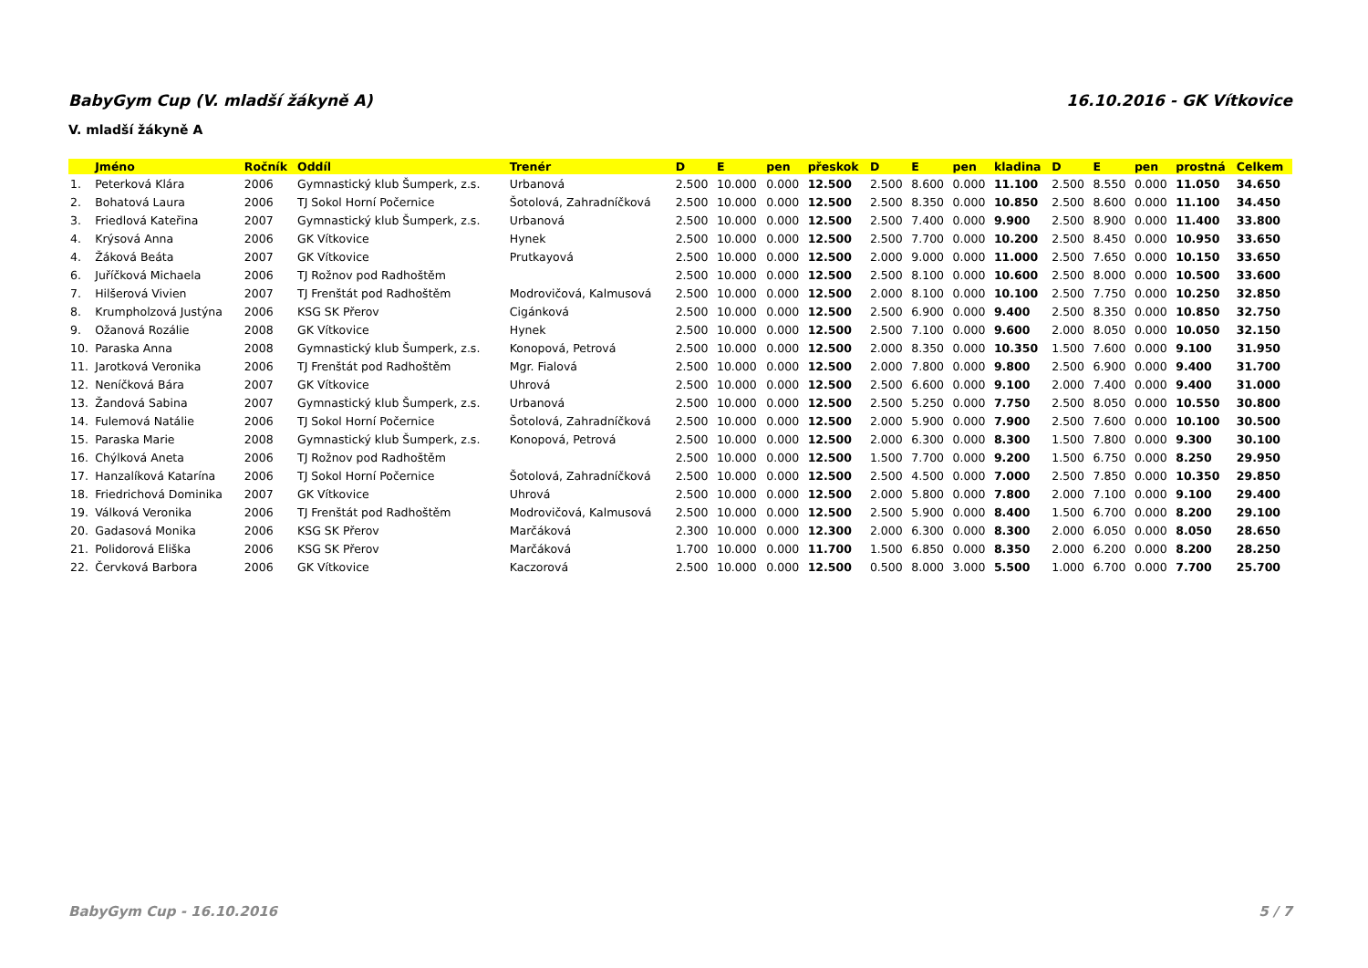BabyGym Cup (V. mladší žákyně A) 16.10.2016 - GK Vítkovice
V. mladší žákyně A
| | Jméno | Ročník | Oddíl | Trenér | D | E | pen | přeskok | D | E | pen | kladina | D | E | pen | prostná | Celkem |
| --- | --- | --- | --- | --- | --- | --- | --- | --- | --- | --- | --- | --- | --- | --- | --- | --- | --- |
| 1. | Peterková Klára | 2006 | Gymnastický klub Šumperk, z.s. | Urbanová | 2.500 | 10.000 | 0.000 | 12.500 | 2.500 | 8.600 | 0.000 | 11.100 | 2.500 | 8.550 | 0.000 | 11.050 | 34.650 |
| 2. | Bohatová Laura | 2006 | TJ Sokol Horní Počernice | Šotolová, Zahradníčková | 2.500 | 10.000 | 0.000 | 12.500 | 2.500 | 8.350 | 0.000 | 10.850 | 2.500 | 8.600 | 0.000 | 11.100 | 34.450 |
| 3. | Friedlová Kateřina | 2007 | Gymnastický klub Šumperk, z.s. | Urbanová | 2.500 | 10.000 | 0.000 | 12.500 | 2.500 | 7.400 | 0.000 | 9.900 | 2.500 | 8.900 | 0.000 | 11.400 | 33.800 |
| 4. | Krýsová Anna | 2006 | GK Vítkovice | Hynek | 2.500 | 10.000 | 0.000 | 12.500 | 2.500 | 7.700 | 0.000 | 10.200 | 2.500 | 8.450 | 0.000 | 10.950 | 33.650 |
| 4. | Žáková Beáta | 2007 | GK Vítkovice | Prutkayová | 2.500 | 10.000 | 0.000 | 12.500 | 2.000 | 9.000 | 0.000 | 11.000 | 2.500 | 7.650 | 0.000 | 10.150 | 33.650 |
| 6. | Juříčková Michaela | 2006 | TJ Rožnov pod Radhoštěm | | 2.500 | 10.000 | 0.000 | 12.500 | 2.500 | 8.100 | 0.000 | 10.600 | 2.500 | 8.000 | 0.000 | 10.500 | 33.600 |
| 7. | Hilšerová Vivien | 2007 | TJ Frenštát pod Radhoštěm | Modrovičová, Kalmusová | 2.500 | 10.000 | 0.000 | 12.500 | 2.000 | 8.100 | 0.000 | 10.100 | 2.500 | 7.750 | 0.000 | 10.250 | 32.850 |
| 8. | Krumpholzová Justýna | 2006 | KSG SK Přerov | Cigánková | 2.500 | 10.000 | 0.000 | 12.500 | 2.500 | 6.900 | 0.000 | 9.400 | 2.500 | 8.350 | 0.000 | 10.850 | 32.750 |
| 9. | Ožanová Rozálie | 2008 | GK Vítkovice | Hynek | 2.500 | 10.000 | 0.000 | 12.500 | 2.500 | 7.100 | 0.000 | 9.600 | 2.000 | 8.050 | 0.000 | 10.050 | 32.150 |
| 10. | Paraska Anna | 2008 | Gymnastický klub Šumperk, z.s. | Konopová, Petrová | 2.500 | 10.000 | 0.000 | 12.500 | 2.000 | 8.350 | 0.000 | 10.350 | 1.500 | 7.600 | 0.000 | 9.100 | 31.950 |
| 11. | Jarotková Veronika | 2006 | TJ Frenštát pod Radhoštěm | Mgr. Fialová | 2.500 | 10.000 | 0.000 | 12.500 | 2.000 | 7.800 | 0.000 | 9.800 | 2.500 | 6.900 | 0.000 | 9.400 | 31.700 |
| 12. | Neníčková Bára | 2007 | GK Vítkovice | Uhrová | 2.500 | 10.000 | 0.000 | 12.500 | 2.500 | 6.600 | 0.000 | 9.100 | 2.000 | 7.400 | 0.000 | 9.400 | 31.000 |
| 13. | Žandová Sabina | 2007 | Gymnastický klub Šumperk, z.s. | Urbanová | 2.500 | 10.000 | 0.000 | 12.500 | 2.500 | 5.250 | 0.000 | 7.750 | 2.500 | 8.050 | 0.000 | 10.550 | 30.800 |
| 14. | Fulemová Natálie | 2006 | TJ Sokol Horní Počernice | Šotolová, Zahradníčková | 2.500 | 10.000 | 0.000 | 12.500 | 2.000 | 5.900 | 0.000 | 7.900 | 2.500 | 7.600 | 0.000 | 10.100 | 30.500 |
| 15. | Paraska Marie | 2008 | Gymnastický klub Šumperk, z.s. | Konopová, Petrová | 2.500 | 10.000 | 0.000 | 12.500 | 2.000 | 6.300 | 0.000 | 8.300 | 1.500 | 7.800 | 0.000 | 9.300 | 30.100 |
| 16. | Chýlková Aneta | 2006 | TJ Rožnov pod Radhoštěm | | 2.500 | 10.000 | 0.000 | 12.500 | 1.500 | 7.700 | 0.000 | 9.200 | 1.500 | 6.750 | 0.000 | 8.250 | 29.950 |
| 17. | Hanzalíková Katarína | 2006 | TJ Sokol Horní Počernice | Šotolová, Zahradníčková | 2.500 | 10.000 | 0.000 | 12.500 | 2.500 | 4.500 | 0.000 | 7.000 | 2.500 | 7.850 | 0.000 | 10.350 | 29.850 |
| 18. | Friedrichová Dominika | 2007 | GK Vítkovice | Uhrová | 2.500 | 10.000 | 0.000 | 12.500 | 2.000 | 5.800 | 0.000 | 7.800 | 2.000 | 7.100 | 0.000 | 9.100 | 29.400 |
| 19. | Válková Veronika | 2006 | TJ Frenštát pod Radhoštěm | Modrovičová, Kalmusová | 2.500 | 10.000 | 0.000 | 12.500 | 2.500 | 5.900 | 0.000 | 8.400 | 1.500 | 6.700 | 0.000 | 8.200 | 29.100 |
| 20. | Gadasová Monika | 2006 | KSG SK Přerov | Marčáková | 2.300 | 10.000 | 0.000 | 12.300 | 2.000 | 6.300 | 0.000 | 8.300 | 2.000 | 6.050 | 0.000 | 8.050 | 28.650 |
| 21. | Polidorová Eliška | 2006 | KSG SK Přerov | Marčáková | 1.700 | 10.000 | 0.000 | 11.700 | 1.500 | 6.850 | 0.000 | 8.350 | 2.000 | 6.200 | 0.000 | 8.200 | 28.250 |
| 22. | Červková Barbora | 2006 | GK Vítkovice | Kaczorová | 2.500 | 10.000 | 0.000 | 12.500 | 0.500 | 8.000 | 3.000 | 5.500 | 1.000 | 6.700 | 0.000 | 7.700 | 25.700 |
BabyGym Cup - 16.10.2016 5 / 7